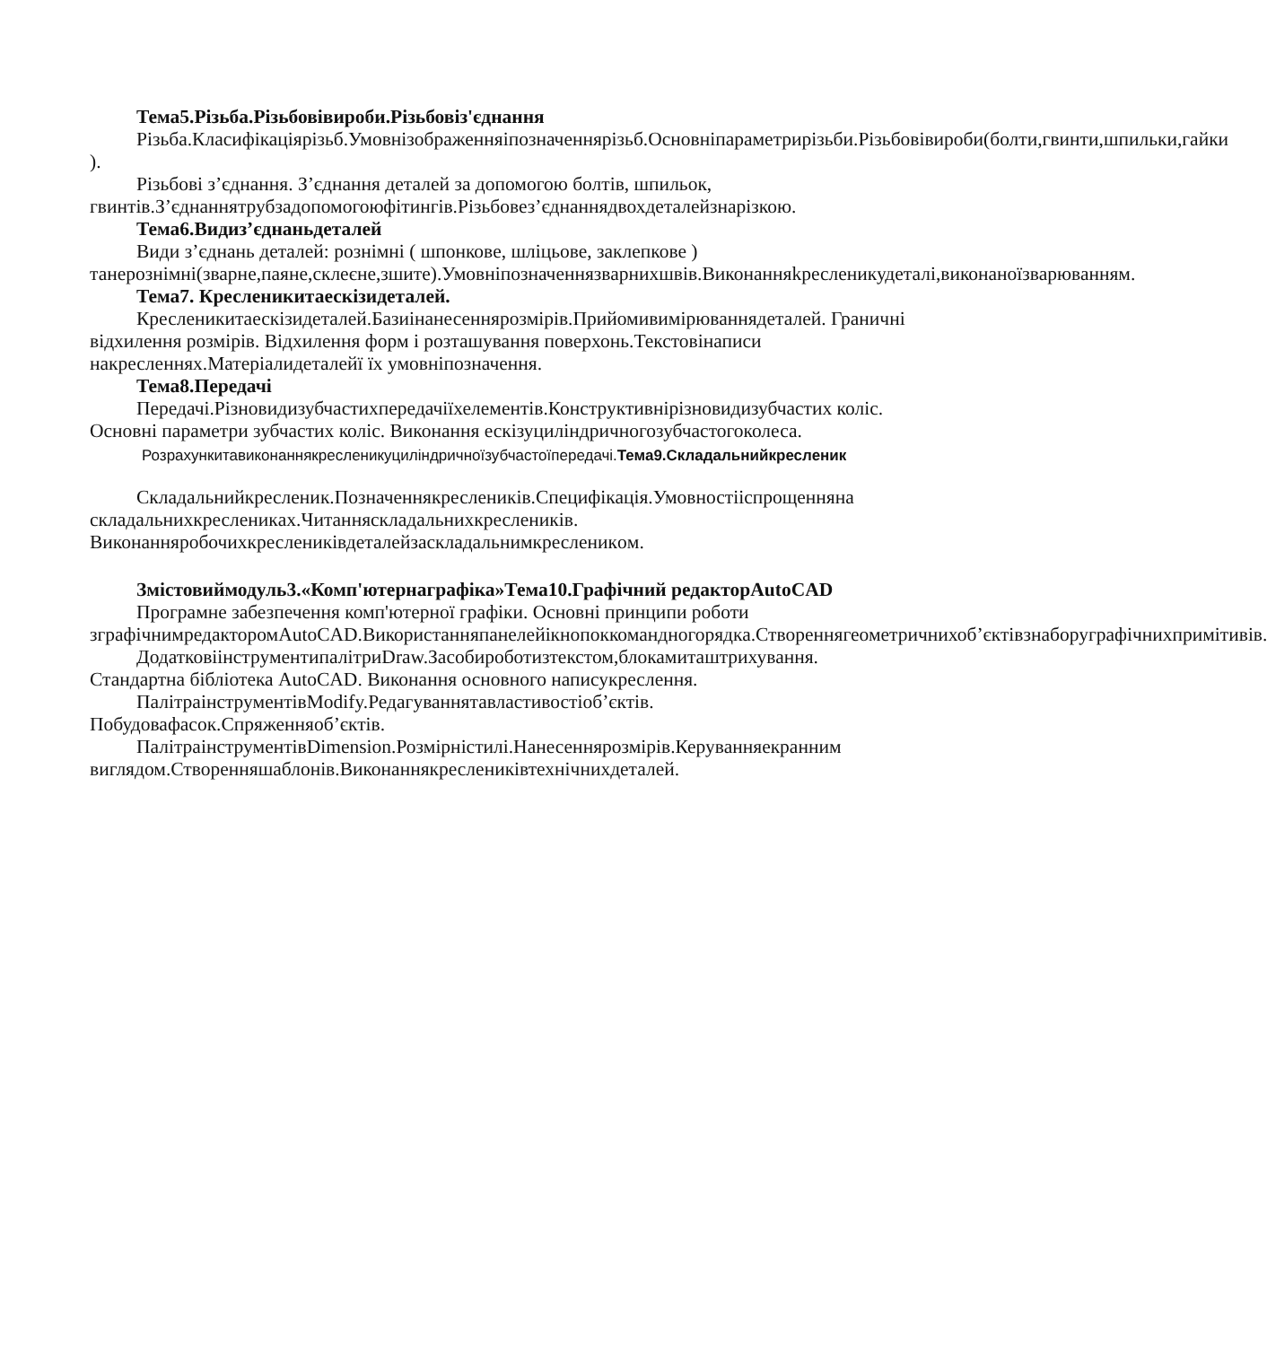Тема5.Різьба.Різьбовівироби.Різьбовіз'єднання
Різьба.Класифікаціярізьб.Умовнізображенняіпозначеннярізьб.Основніпараметрирізьби.Різьбовівироби(болти,гвинти,шпильки,гайки ).
Різьбові з’єднання. З’єднання деталей за допомогою болтів, шпильок, гвинтів.З’єднаннятрубзадопомогоюфітингів.Різьбовез’єднаннядвохдеталейзнарізкою.
Тема6.Видиз’єднаньдеталей
Види з’єднань деталей: рознімні ( шпонкове, шліцьове, заклепкове ) танерознімні(зварне,паяне,склеєне,зшите).Умовніпозначеннязварнихшвів.Виконанняkресленикудеталі,виконаноїзварюванням.
Тема7. Кресленикитаескізидеталей.
Кресленикитаескізидеталей.Базиінанесеннярозмірів.Прийомивимірюваннядеталей. Граничні відхилення розмірів. Відхилення форм і розташування поверхонь.Текстовінаписи накресленнях.Матеріалидеталейї їх умовніпозначення.
Тема8.Передачі
Передачі.Різновидизубчастихпередачіїхелементів.Конструктивнірізновидизубчастих коліс. Основні параметри зубчастих коліс. Виконання ескізуциліндричногозубчастогоколеса.
Розрахункитавиконаннякресленикуциліндричноїзубчастоїпередачі.Тема9.Складальнийкресленик
Складальнийкресленик.Позначеннякреслеників.Специфікація.Умовностііспрощенняна складальнихкресленикax.Читанняскладальнихкреслеників. Виконанняробочихкресленикiвдеталейзаскладальнимкресленикoм.
Змістовиймодуль3.«Комп'ютернаграфіка»Тема10.Графічний редакторAutoCAD
Програмне забезпечення комп'ютерної графіки. Основні принципи роботи зграфічнимредакторомAutoCAD.Використанняпанелейікнопоккомандногорядка.Створеннягеометричнихоб’єктівзнаборуграфічнихпримітивів.
ДодатковіінструментипалітриDraw.Засобироботизтекстом,блокамиташтрихування. Стандартна бібліотека AutoCAD. Виконання основного написукреслення.
ПалітраінструментівModify.Редагуваннятавластивостіоб’єктів. Побудовафасок.Спряженняоб’єктів.
ПалітраінструментівDimension.Розмірністилі.Нанесеннярозмірів.Керуванняекранним виглядом.Створенняшаблонів.Виконаннякресленикiвтехнічнихдеталей.